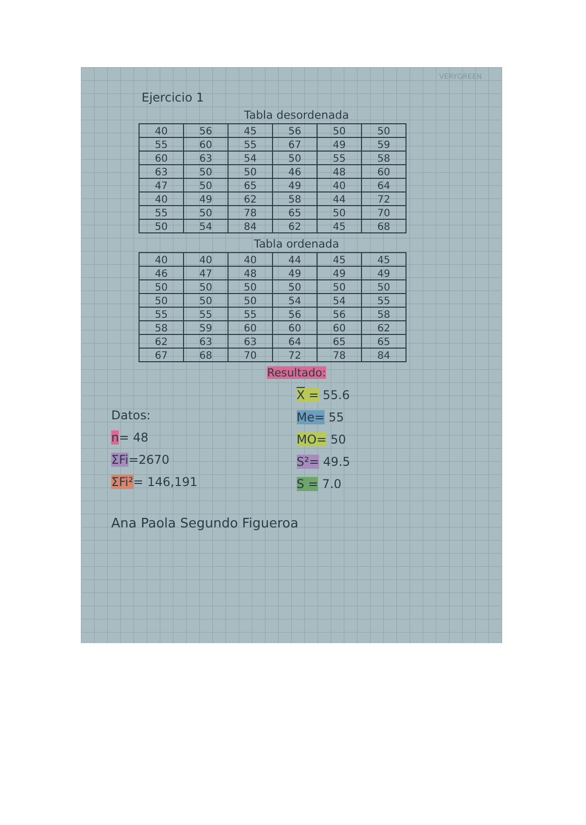VERYGREEN
Ejercicio 1
Tabla desordenada
| 40 | 56 | 45 | 56 | 50 | 50 |
| 55 | 60 | 55 | 67 | 49 | 59 |
| 60 | 63 | 54 | 50 | 55 | 58 |
| 63 | 50 | 50 | 46 | 48 | 60 |
| 47 | 50 | 65 | 49 | 40 | 64 |
| 40 | 49 | 62 | 58 | 44 | 72 |
| 55 | 50 | 78 | 65 | 50 | 70 |
| 50 | 54 | 84 | 62 | 45 | 68 |
Tabla ordenada
| 40 | 40 | 40 | 44 | 45 | 45 |
| 46 | 47 | 48 | 49 | 49 | 49 |
| 50 | 50 | 50 | 50 | 50 | 50 |
| 50 | 50 | 50 | 54 | 54 | 55 |
| 55 | 55 | 55 | 56 | 56 | 58 |
| 58 | 59 | 60 | 60 | 60 | 62 |
| 62 | 63 | 63 | 64 | 65 | 65 |
| 67 | 68 | 70 | 72 | 78 | 84 |
Resultado:
Datos:
n= 48
ΣFi=2670
ΣFi²= 146,191
X = 55.6
Me= 55
MO= 50
S²= 49.5
S = 7.0
Ana Paola Segundo Figueroa